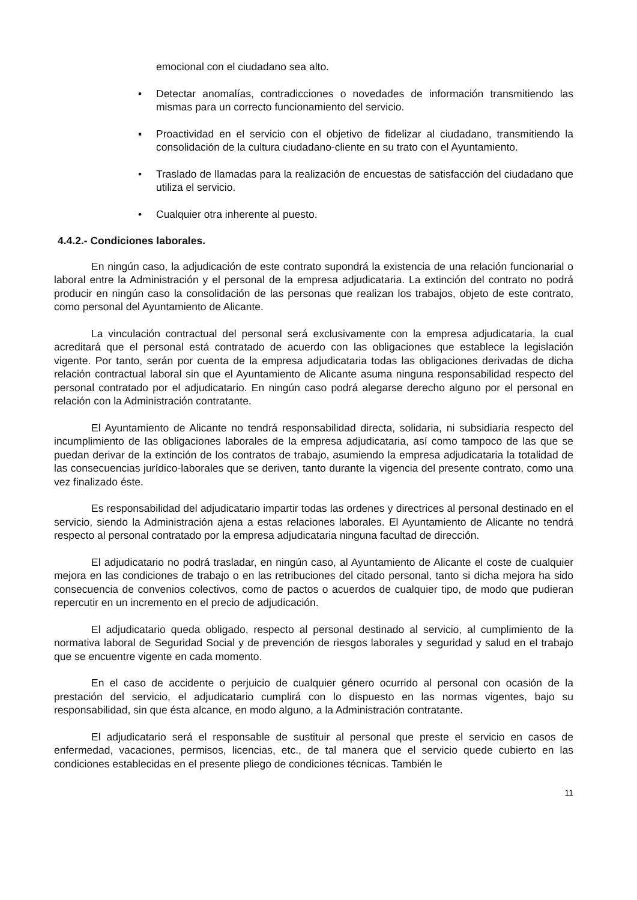emocional con el ciudadano sea alto.
• Detectar anomalías, contradicciones o novedades de información transmitiendo las mismas para un correcto funcionamiento del servicio.
▪ Proactividad en el servicio con el objetivo de fidelizar al ciudadano, transmitiendo la consolidación de la cultura ciudadano-cliente en su trato con el Ayuntamiento.
• Traslado de llamadas para la realización de encuestas de satisfacción del ciudadano que utiliza el servicio.
• Cualquier otra inherente al puesto.
4.4.2.- Condiciones laborales.
En ningún caso, la adjudicación de este contrato supondrá la existencia de una relación funcionarial o laboral entre la Administración y el personal de la empresa adjudicataria. La extinción del contrato no podrá producir en ningún caso la consolidación de las personas que realizan los trabajos, objeto de este contrato, como personal del Ayuntamiento de Alicante.
La vinculación contractual del personal será exclusivamente con la empresa adjudicataria, la cual acreditará que el personal está contratado de acuerdo con las obligaciones que establece la legislación vigente. Por tanto, serán por cuenta de la empresa adjudicataria todas las obligaciones derivadas de dicha relación contractual laboral sin que el Ayuntamiento de Alicante asuma ninguna responsabilidad respecto del personal contratado por el adjudicatario. En ningún caso podrá alegarse derecho alguno por el personal en relación con la Administración contratante.
El Ayuntamiento de Alicante no tendrá responsabilidad directa, solidaria, ni subsidiaria respecto del incumplimiento de las obligaciones laborales de la empresa adjudicataria, así como tampoco de las que se puedan derivar de la extinción de los contratos de trabajo, asumiendo la empresa adjudicataria la totalidad de las consecuencias jurídico-laborales que se deriven, tanto durante la vigencia del presente contrato, como una vez finalizado éste.
Es responsabilidad del adjudicatario impartir todas las ordenes y directrices al personal destinado en el servicio, siendo la Administración ajena a estas relaciones laborales. El Ayuntamiento de Alicante no tendrá respecto al personal contratado por la empresa adjudicataria ninguna facultad de dirección.
El adjudicatario no podrá trasladar, en ningún caso, al Ayuntamiento de Alicante el coste de cualquier mejora en las condiciones de trabajo o en las retribuciones del citado personal, tanto si dicha mejora ha sido consecuencia de convenios colectivos, como de pactos o acuerdos de cualquier tipo, de modo que pudieran repercutir en un incremento en el precio de adjudicación.
El adjudicatario queda obligado, respecto al personal destinado al servicio, al cumplimiento de la normativa laboral de Seguridad Social y de prevención de riesgos laborales y seguridad y salud en el trabajo que se encuentre vigente en cada momento.
En el caso de accidente o perjuicio de cualquier género ocurrido al personal con ocasión de la prestación del servicio, el adjudicatario cumplirá con lo dispuesto en las normas vigentes, bajo su responsabilidad, sin que ésta alcance, en modo alguno, a la Administración contratante.
El adjudicatario será el responsable de sustituir al personal que preste el servicio en casos de enfermedad, vacaciones, permisos, licencias, etc., de tal manera que el servicio quede cubierto en las condiciones establecidas en el presente pliego de condiciones técnicas. También le
11